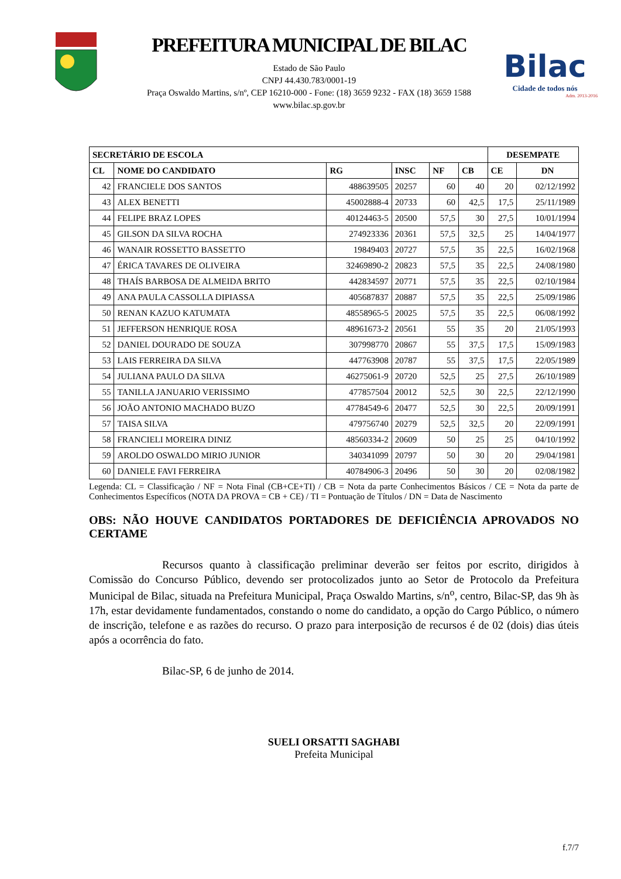PREFEITURA MUNICIPAL DE BILAC
Estado de São Paulo
CNPJ 44.430.783/0001-19
Praça Oswaldo Martins, s/nº, CEP 16210-000 - Fone: (18) 3659 9232 - FAX (18) 3659 1588
www.bilac.sp.gov.br
Bilac
Cidade de todos nós
Adm. 2013-2016
| SECRETÁRIO DE ESCOLA | | | | | | DESEMPATE | |
| --- | --- | --- | --- | --- | --- | --- | --- |
| CL | NOME DO CANDIDATO | RG | INSC | NF | CB | CE | DN |
| 42 | FRANCIELE DOS SANTOS | 488639505 | 20257 | 60 | 40 | 20 | 02/12/1992 |
| 43 | ALEX BENETTI | 45002888-4 | 20733 | 60 | 42,5 | 17,5 | 25/11/1989 |
| 44 | FELIPE BRAZ LOPES | 40124463-5 | 20500 | 57,5 | 30 | 27,5 | 10/01/1994 |
| 45 | GILSON DA SILVA ROCHA | 274923336 | 20361 | 57,5 | 32,5 | 25 | 14/04/1977 |
| 46 | WANAIR ROSSETTO BASSETTO | 19849403 | 20727 | 57,5 | 35 | 22,5 | 16/02/1968 |
| 47 | ÉRICA TAVARES DE OLIVEIRA | 32469890-2 | 20823 | 57,5 | 35 | 22,5 | 24/08/1980 |
| 48 | THAÍS BARBOSA DE ALMEIDA BRITO | 442834597 | 20771 | 57,5 | 35 | 22,5 | 02/10/1984 |
| 49 | ANA PAULA CASSOLLA DIPIASSA | 405687837 | 20887 | 57,5 | 35 | 22,5 | 25/09/1986 |
| 50 | RENAN KAZUO KATUMATA | 48558965-5 | 20025 | 57,5 | 35 | 22,5 | 06/08/1992 |
| 51 | JEFFERSON HENRIQUE ROSA | 48961673-2 | 20561 | 55 | 35 | 20 | 21/05/1993 |
| 52 | DANIEL DOURADO DE SOUZA | 307998770 | 20867 | 55 | 37,5 | 17,5 | 15/09/1983 |
| 53 | LAIS FERREIRA DA SILVA | 447763908 | 20787 | 55 | 37,5 | 17,5 | 22/05/1989 |
| 54 | JULIANA PAULO DA SILVA | 46275061-9 | 20720 | 52,5 | 25 | 27,5 | 26/10/1989 |
| 55 | TANILLA JANUARIO VERISSIMO | 477857504 | 20012 | 52,5 | 30 | 22,5 | 22/12/1990 |
| 56 | JOÃO ANTONIO MACHADO BUZO | 47784549-6 | 20477 | 52,5 | 30 | 22,5 | 20/09/1991 |
| 57 | TAISA SILVA | 479756740 | 20279 | 52,5 | 32,5 | 20 | 22/09/1991 |
| 58 | FRANCIELI MOREIRA DINIZ | 48560334-2 | 20609 | 50 | 25 | 25 | 04/10/1992 |
| 59 | AROLDO OSWALDO MIRIO JUNIOR | 340341099 | 20797 | 50 | 30 | 20 | 29/04/1981 |
| 60 | DANIELE FAVI FERREIRA | 40784906-3 | 20496 | 50 | 30 | 20 | 02/08/1982 |
Legenda: CL = Classificação / NF = Nota Final (CB+CE+TI) / CB = Nota da parte Conhecimentos Básicos / CE = Nota da parte de Conhecimentos Específicos (NOTA DA PROVA = CB + CE) / TI = Pontuação de Títulos / DN = Data de Nascimento
OBS: NÃO HOUVE CANDIDATOS PORTADORES DE DEFICIÊNCIA APROVADOS NO CERTAME
Recursos quanto à classificação preliminar deverão ser feitos por escrito, dirigidos à Comissão do Concurso Público, devendo ser protocolizados junto ao Setor de Protocolo da Prefeitura Municipal de Bilac, situada na Prefeitura Municipal, Praça Oswaldo Martins, s/n<sup>o</sup>, centro, Bilac-SP, das 9h às 17h, estar devidamente fundamentados, constando o nome do candidato, a opção do Cargo Público, o número de inscrição, telefone e as razões do recurso. O prazo para interposição de recursos é de 02 (dois) dias úteis após a ocorrência do fato.
Bilac-SP, 6 de junho de 2014.
SUELI ORSATTI SAGHABI
Prefeita Municipal
f.7/7